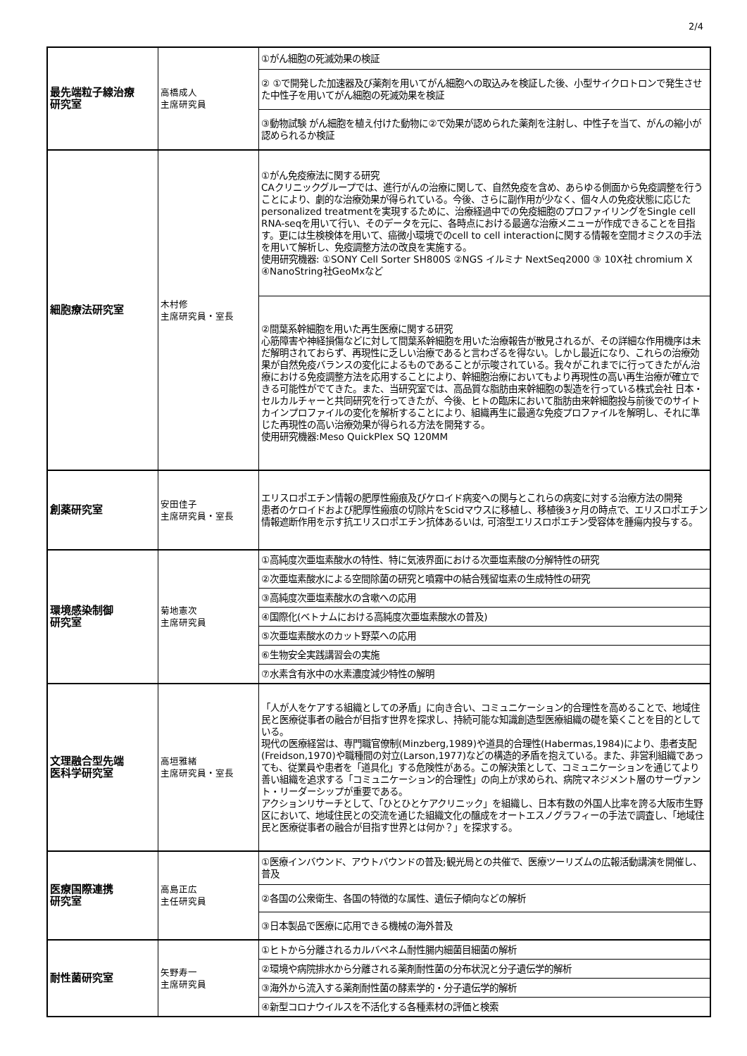2/4
| 最先端粒子線治療 研究室 | 高橋成人 主席研究員 | ①がん細胞の死滅効果の検証 |
| | | ② ①で開発した加速器及び薬剤を用いてがん細胞への取込みを検証した後、小型サイクロトロンで発生させた中性子を用いてがん細胞の死滅効果を検証 |
| | | ③動物試験 がん細胞を植え付けた動物に②で効果が認められた薬剤を注射し、中性子を当て、がんの縮小が認められるか検証 |
| 細胞療法研究室 | 木村修 主席研究員・室長 | ①がん免疫療法に関する研究 CAクリニックグループでは、進行がんの治療に関して、自然免疫を含め、あらゆる側面から免疫調整を行うことにより、劇的な治療効果が得られている。今後、さらに副作用が少なく、個々人の免疫状態に応じたpersonalized treatmentを実現するために、治療経過中での免疫細胞のプロファイリングをSingle cell RNA-seqを用いて行い、そのデータを元に、各時点における最適な治療メニューが作成できることを目指す。更には生検検体を用いて、癌微小環境でのcell to cell interactionに関する情報を空間オミクスの手法を用いて解析し、免疫調整方法の改良を実施する。 使用研究機器: ①SONY Cell Sorter SH800S ②NGS イルミナ NextSeq2000 ③ 10X社 chromium X ④NanoString社GeoMxなど |
| | | ②間葉系幹細胞を用いた再生医療に関する研究 心筋障害や神経損傷などに対して間葉系幹細胞を用いた治療報告が散見されるが、その詳細な作用機序は未だ解明されておらず、再現性に乏しい治療であると言わざるを得ない。しかし最近になり、これらの治療効果が自然免疫バランスの変化によるものであることが示唆されている。我々がこれまでに行ってきたがん治療における免疫調整方法を応用することにより、幹細胞治療においてもより再現性の高い再生治療が確立できる可能性がでてきた。また、当研究室では、高品質な脂肪由来幹細胞の製造を行っている株式会社 日本・セルカルチャーと共同研究を行ってきたが、今後、ヒトの臨床において脂肪由来幹細胞投与前後でのサイトカインプロファイルの変化を解析することにより、組織再生に最適な免疫プロファイルを解明し、それに準じた再現性の高い治療効果が得られる方法を開発する。 使用研究機器:Meso QuickPlex SQ 120MM |
| 創薬研究室 | 安田佳子 主席研究員・室長 | エリスロポエチン情報の肥厚性瘢痕及びケロイド病変への関与とこれらの病変に対する治療方法の開発 患者のケロイドおよび肥厚性瘢痕の切除片をScidマウスに移植し、移植後3ヶ月の時点で、エリスロポエチン情報遮断作用を示す抗エリスロポエチン抗体あるいは, 可溶型エリスロポエチン受容体を腫瘍内投与する。 |
| 環境感染制御 研究室 | 菊地憲次 主席研究員 | ①高純度次亜塩素酸水の特性、特に気液界面における次亜塩素酸の分解特性の研究 |
| | | ②次亜塩素酸水による空間除菌の研究と噴霧中の結合残留塩素の生成特性の研究 |
| | | ③高純度次亜塩素酸水の含嗽への応用 |
| | | ④国際化(ベトナムにおける高純度次亜塩素酸水の普及) |
| | | ⑤次亜塩素酸水のカット野菜への応用 |
| | | ⑥生物安全実践講習会の実施 |
| | | ⑦水素含有氷中の水素濃度減少特性の解明 |
| 文理融合型先端 医科学研究室 | 高垣雅緒 主席研究員・室長 | 「人が人をケアする組織としての矛盾」に向き合い、コミュニケーション的合理性を高めることで、地域住民と医療従事者の融合が目指す世界を探求し、持続可能な知識創造型医療組織の礎を築くことを目的としている。 現代の医療経営は、専門職官僚制(Minzberg,1989)や道具的合理性(Habermas,1984)により、患者支配(Freidson,1970)や職種間の対立(Larson,1977)などの構造的矛盾を抱えている。また、非営利組織であっても、従業員や患者を「道具化」する危険性がある。この解決策として、コミュニケーションを通じてより善い組織を追求する「コミュニケーション的合理性」の向上が求められ、病院マネジメント層のサーヴァント・リーダーシップが重要である。 アクションリサーチとして、「ひとひとケアクリニック」を組織し、日本有数の外国人比率を誇る大阪市生野区において、地域住民との交流を通じた組織文化の醸成をオートエスノグラフィーの手法で調査し、「地域住民と医療従事者の融合が目指す世界とは何か？」を探求する。 |
| 医療国際連携 研究室 | 高島正広 主任研究員 | ①医療インバウンド、アウトバウンドの普及;観光局との共催で、医療ツーリズムの広報活動講演を開催し、普及 |
| | | ②各国の公衆衛生、各国の特徴的な属性、遺伝子傾向などの解析 |
| | | ③日本製品で医療に応用できる機械の海外普及 |
| 耐性菌研究室 | 矢野寿一 主席研究員 | ①ヒトから分離されるカルバペネム耐性腸内細菌目細菌の解析 |
| | | ②環境や病院排水から分離される薬剤耐性菌の分布状況と分子遺伝学的解析 |
| | | ③海外から流入する薬剤耐性菌の酵素学的・分子遺伝学的解析 |
| | | ④新型コロナウイルスを不活化する各種素材の評価と検索 |